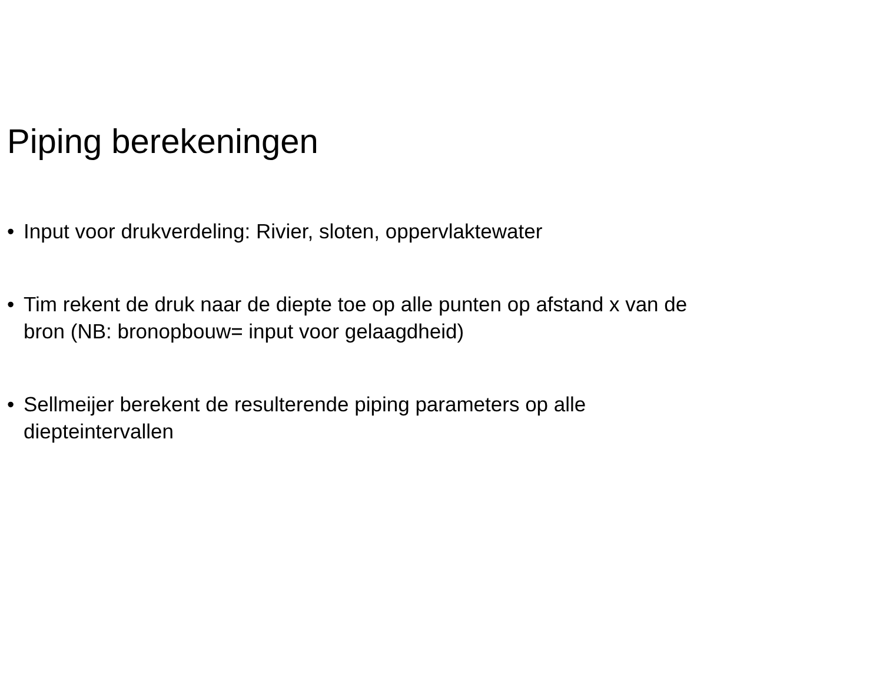Piping berekeningen
• Input voor drukverdeling: Rivier, sloten, oppervlaktewater
• Tim rekent de druk naar de diepte toe op alle punten op afstand x van de bron (NB: bronopbouw= input voor gelaagdheid)
• Sellmeijer berekent de resulterende piping parameters op alle diepteintervallen